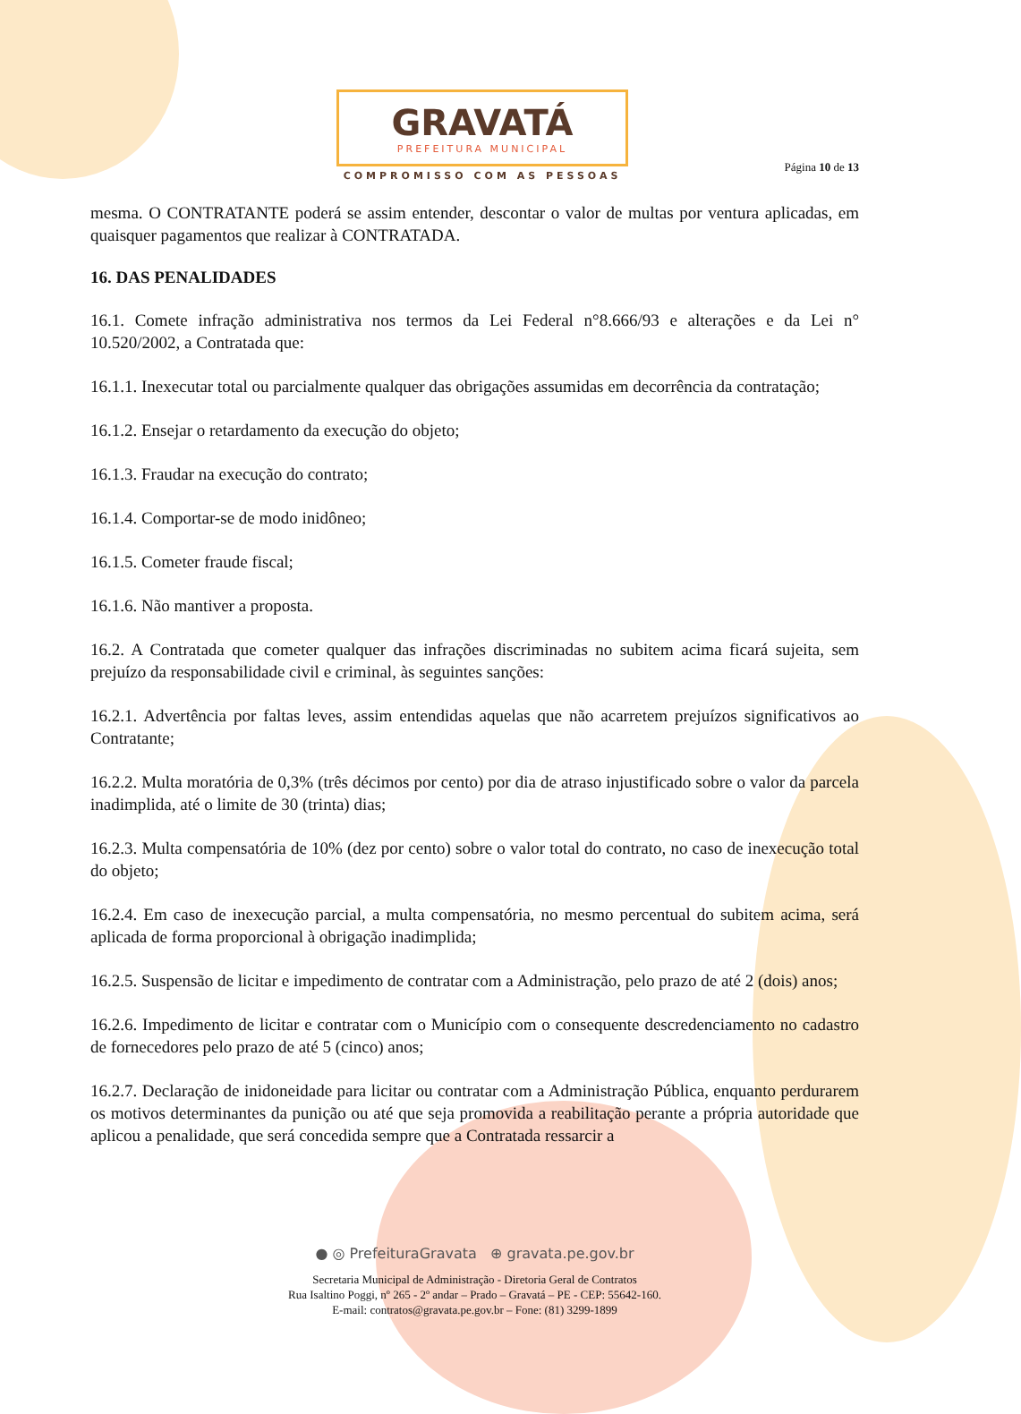GRAVATÁ
PREFEITURA MUNICIPAL
COMPROMISSO COM AS PESSOAS
Página 10 de 13
mesma. O CONTRATANTE poderá se assim entender, descontar o valor de multas por ventura aplicadas, em quaisquer pagamentos que realizar à CONTRATADA.
16. DAS PENALIDADES
16.1. Comete infração administrativa nos termos da Lei Federal n°8.666/93 e alterações e da Lei n° 10.520/2002, a Contratada que:
16.1.1. Inexecutar total ou parcialmente qualquer das obrigações assumidas em decorrência da contratação;
16.1.2. Ensejar o retardamento da execução do objeto;
16.1.3. Fraudar na execução do contrato;
16.1.4. Comportar-se de modo inidôneo;
16.1.5. Cometer fraude fiscal;
16.1.6. Não mantiver a proposta.
16.2. A Contratada que cometer qualquer das infrações discriminadas no subitem acima ficará sujeita, sem prejuízo da responsabilidade civil e criminal, às seguintes sanções:
16.2.1. Advertência por faltas leves, assim entendidas aquelas que não acarretem prejuízos significativos ao Contratante;
16.2.2. Multa moratória de 0,3% (três décimos por cento) por dia de atraso injustificado sobre o valor da parcela inadimplida, até o limite de 30 (trinta) dias;
16.2.3. Multa compensatória de 10% (dez por cento) sobre o valor total do contrato, no caso de inexecução total do objeto;
16.2.4. Em caso de inexecução parcial, a multa compensatória, no mesmo percentual do subitem acima, será aplicada de forma proporcional à obrigação inadimplida;
16.2.5. Suspensão de licitar e impedimento de contratar com a Administração, pelo prazo de até 2 (dois) anos;
16.2.6. Impedimento de licitar e contratar com o Município com o consequente descredenciamento no cadastro de fornecedores pelo prazo de até 5 (cinco) anos;
16.2.7. Declaração de inidoneidade para licitar ou contratar com a Administração Pública, enquanto perdurarem os motivos determinantes da punição ou até que seja promovida a reabilitação perante a própria autoridade que aplicou a penalidade, que será concedida sempre que a Contratada ressarcir a
● ◎ PrefeituraGravata ⊕ gravata.pe.gov.br
Secretaria Municipal de Administração - Diretoria Geral de Contratos
Rua Isaltino Poggi, nº 265 - 2º andar – Prado – Gravatá – PE - CEP: 55642-160.
E-mail: contratos@gravata.pe.gov.br – Fone: (81) 3299-1899